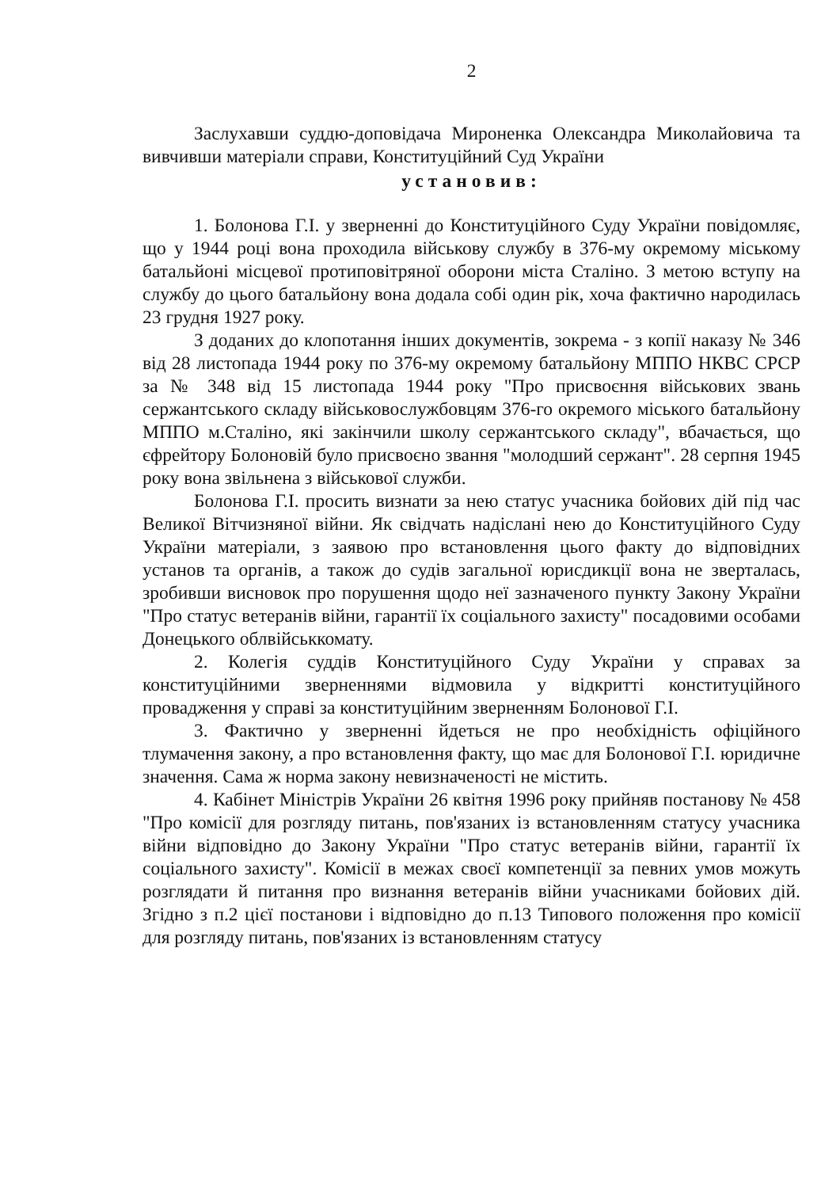2
Заслухавши суддю-доповідача Мироненка Олександра Миколайовича та вивчивши матеріали справи, Конституційний Суд України
установив:
1. Болонова Г.І. у зверненні до Конституційного Суду України повідомляє, що у 1944 році вона проходила військову службу в 376-му окремому міському батальйоні місцевої протиповітряної оборони міста Сталіно. З метою вступу на службу до цього батальйону вона додала собі один рік, хоча фактично народилась 23 грудня 1927 року.
З доданих до клопотання інших документів, зокрема - з копії наказу № 346 від 28 листопада 1944 року по 376-му окремому батальйону МППО НКВС СРСР за № 348 від 15 листопада 1944 року "Про присвоєння військових звань сержантського складу військовослужбовцям 376-го окремого міського батальйону МППО м.Сталіно, які закінчили школу сержантського складу", вбачається, що єфрейтору Болоновій було присвоєно звання "молодший сержант". 28 серпня 1945 року вона звільнена з військової служби.
Болонова Г.І. просить визнати за нею статус учасника бойових дій під час Великої Вітчизняної війни. Як свідчать надіслані нею до Конституційного Суду України матеріали, з заявою про встановлення цього факту до відповідних установ та органів, а також до судів загальної юрисдикції вона не зверталась, зробивши висновок про порушення щодо неї зазначеного пункту Закону України "Про статус ветеранів війни, гарантії їх соціального захисту" посадовими особами Донецького облвійськкомату.
2. Колегія суддів Конституційного Суду України у справах за конституційними зверненнями відмовила у відкритті конституційного провадження у справі за конституційним зверненням Болонової Г.І.
3. Фактично у зверненні йдеться не про необхідність офіційного тлумачення закону, а про встановлення факту, що має для Болонової Г.І. юридичне значення. Сама ж норма закону невизначеності не містить.
4. Кабінет Міністрів України 26 квітня 1996 року прийняв постанову № 458 "Про комісії для розгляду питань, пов'язаних із встановленням статусу учасника війни відповідно до Закону України "Про статус ветеранів війни, гарантії їх соціального захисту". Комісії в межах своєї компетенції за певних умов можуть розглядати й питання про визнання ветеранів війни учасниками бойових дій. Згідно з п.2 цієї постанови і відповідно до п.13 Типового положення про комісії для розгляду питань, пов'язаних із встановленням статусу